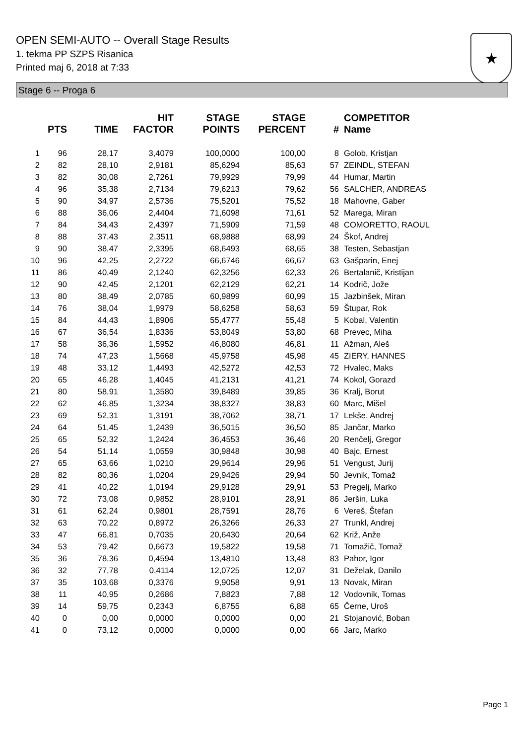OPEN SEMI-AUTO -- Overall Stage Results
1. tekma PP SZPS Risanica
Printed maj 6, 2018 at 7:33
★
Stage 6 -- Proga 6
| | PTS | TIME | HIT FACTOR | STAGE POINTS | STAGE PERCENT | # | COMPETITOR Name |
| --- | --- | --- | --- | --- | --- | --- | --- |
| 1 | 96 | 28,17 | 3,4079 | 100,0000 | 100,00 | 8 | Golob, Kristjan |
| 2 | 82 | 28,10 | 2,9181 | 85,6294 | 85,63 | 57 | ZEINDL, STEFAN |
| 3 | 82 | 30,08 | 2,7261 | 79,9929 | 79,99 | 44 | Humar, Martin |
| 4 | 96 | 35,38 | 2,7134 | 79,6213 | 79,62 | 56 | SALCHER, ANDREAS |
| 5 | 90 | 34,97 | 2,5736 | 75,5201 | 75,52 | 18 | Mahovne, Gaber |
| 6 | 88 | 36,06 | 2,4404 | 71,6098 | 71,61 | 52 | Marega, Miran |
| 7 | 84 | 34,43 | 2,4397 | 71,5909 | 71,59 | 48 | COMORETTO, RAOUL |
| 8 | 88 | 37,43 | 2,3511 | 68,9888 | 68,99 | 24 | Škof, Andrej |
| 9 | 90 | 38,47 | 2,3395 | 68,6493 | 68,65 | 38 | Testen, Sebastjan |
| 10 | 96 | 42,25 | 2,2722 | 66,6746 | 66,67 | 63 | Gašparin, Enej |
| 11 | 86 | 40,49 | 2,1240 | 62,3256 | 62,33 | 26 | Bertalanič, Kristijan |
| 12 | 90 | 42,45 | 2,1201 | 62,2129 | 62,21 | 14 | Kodrič, Jože |
| 13 | 80 | 38,49 | 2,0785 | 60,9899 | 60,99 | 15 | Jazbinšek, Miran |
| 14 | 76 | 38,04 | 1,9979 | 58,6258 | 58,63 | 59 | Štupar, Rok |
| 15 | 84 | 44,43 | 1,8906 | 55,4777 | 55,48 | 5 | Kobal, Valentin |
| 16 | 67 | 36,54 | 1,8336 | 53,8049 | 53,80 | 68 | Prevec, Miha |
| 17 | 58 | 36,36 | 1,5952 | 46,8080 | 46,81 | 11 | Ažman, Aleš |
| 18 | 74 | 47,23 | 1,5668 | 45,9758 | 45,98 | 45 | ZIERY, HANNES |
| 19 | 48 | 33,12 | 1,4493 | 42,5272 | 42,53 | 72 | Hvalec, Maks |
| 20 | 65 | 46,28 | 1,4045 | 41,2131 | 41,21 | 74 | Kokol, Gorazd |
| 21 | 80 | 58,91 | 1,3580 | 39,8489 | 39,85 | 36 | Kralj, Borut |
| 22 | 62 | 46,85 | 1,3234 | 38,8327 | 38,83 | 60 | Marc, Mišel |
| 23 | 69 | 52,31 | 1,3191 | 38,7062 | 38,71 | 17 | Lekše, Andrej |
| 24 | 64 | 51,45 | 1,2439 | 36,5015 | 36,50 | 85 | Jančar, Marko |
| 25 | 65 | 52,32 | 1,2424 | 36,4553 | 36,46 | 20 | Renčelj, Gregor |
| 26 | 54 | 51,14 | 1,0559 | 30,9848 | 30,98 | 40 | Bajc, Ernest |
| 27 | 65 | 63,66 | 1,0210 | 29,9614 | 29,96 | 51 | Vengust, Jurij |
| 28 | 82 | 80,36 | 1,0204 | 29,9426 | 29,94 | 50 | Jevnik, Tomaž |
| 29 | 41 | 40,22 | 1,0194 | 29,9128 | 29,91 | 53 | Pregelj, Marko |
| 30 | 72 | 73,08 | 0,9852 | 28,9101 | 28,91 | 86 | Jeršin, Luka |
| 31 | 61 | 62,24 | 0,9801 | 28,7591 | 28,76 | 6 | Vereš, Štefan |
| 32 | 63 | 70,22 | 0,8972 | 26,3266 | 26,33 | 27 | Trunkl, Andrej |
| 33 | 47 | 66,81 | 0,7035 | 20,6430 | 20,64 | 62 | Križ, Anže |
| 34 | 53 | 79,42 | 0,6673 | 19,5822 | 19,58 | 71 | Tomažič, Tomaž |
| 35 | 36 | 78,36 | 0,4594 | 13,4810 | 13,48 | 83 | Pahor, Igor |
| 36 | 32 | 77,78 | 0,4114 | 12,0725 | 12,07 | 31 | Deželak, Danilo |
| 37 | 35 | 103,68 | 0,3376 | 9,9058 | 9,91 | 13 | Novak, Miran |
| 38 | 11 | 40,95 | 0,2686 | 7,8823 | 7,88 | 12 | Vodovnik, Tomas |
| 39 | 14 | 59,75 | 0,2343 | 6,8755 | 6,88 | 65 | Černe, Uroš |
| 40 | 0 | 0,00 | 0,0000 | 0,0000 | 0,00 | 21 | Stojanović, Boban |
| 41 | 0 | 73,12 | 0,0000 | 0,0000 | 0,00 | 66 | Jarc, Marko |
Page 1